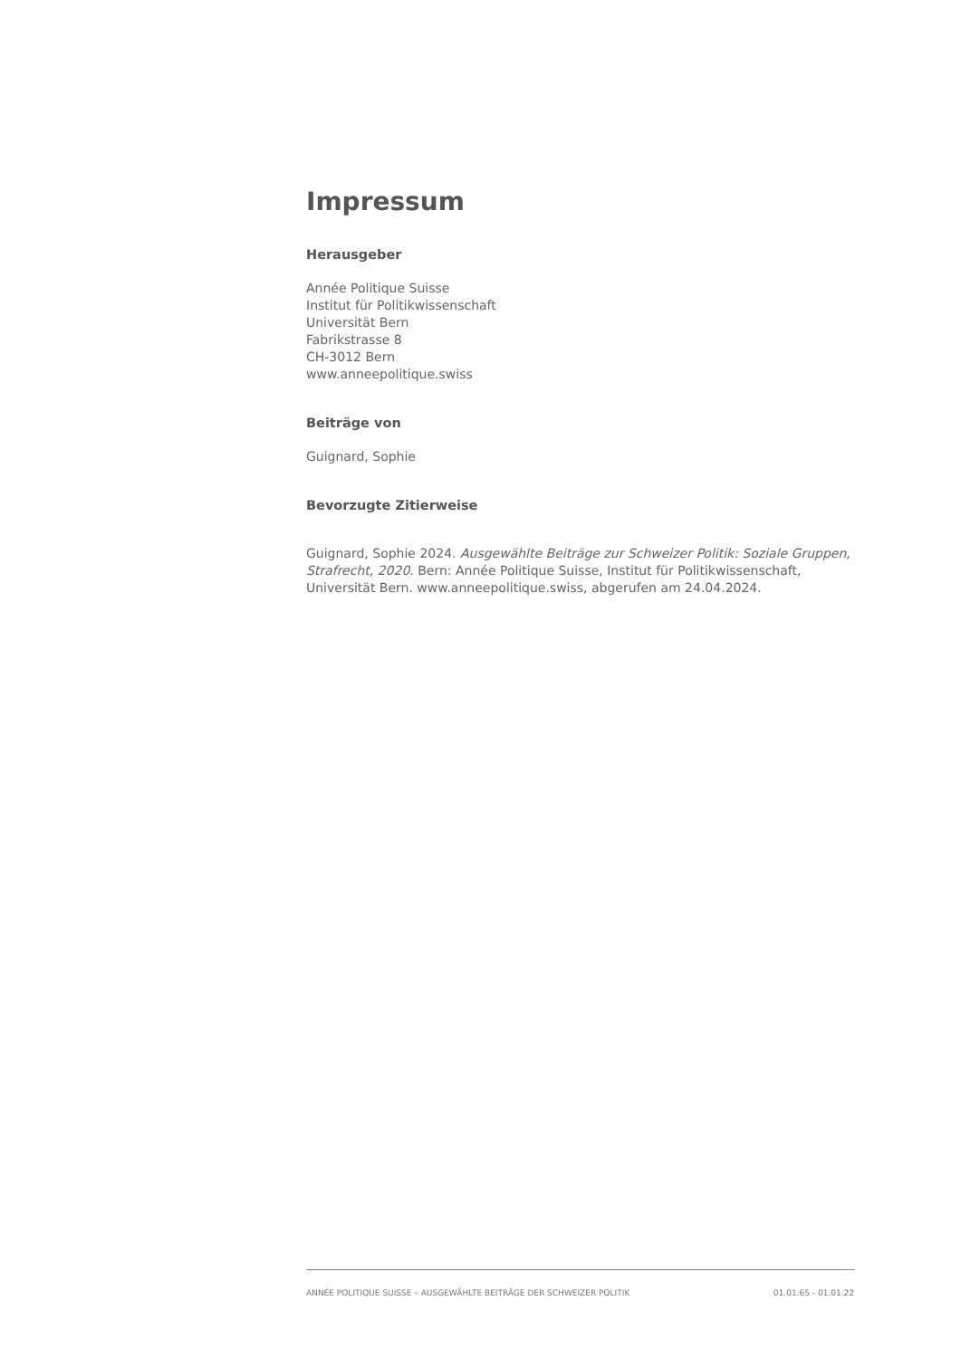Impressum
Herausgeber
Année Politique Suisse
Institut für Politikwissenschaft
Universität Bern
Fabrikstrasse 8
CH-3012 Bern
www.anneepolitique.swiss
Beiträge von
Guignard, Sophie
Bevorzugte Zitierweise
Guignard, Sophie 2024. Ausgewählte Beiträge zur Schweizer Politik: Soziale Gruppen, Strafrecht, 2020. Bern: Année Politique Suisse, Institut für Politikwissenschaft, Universität Bern. www.anneepolitique.swiss, abgerufen am 24.04.2024.
ANNÉE POLITIQUE SUISSE – AUSGEWÄHLTE BEITRÄGE DER SCHWEIZER POLITIK 01.01.65 - 01.01.22